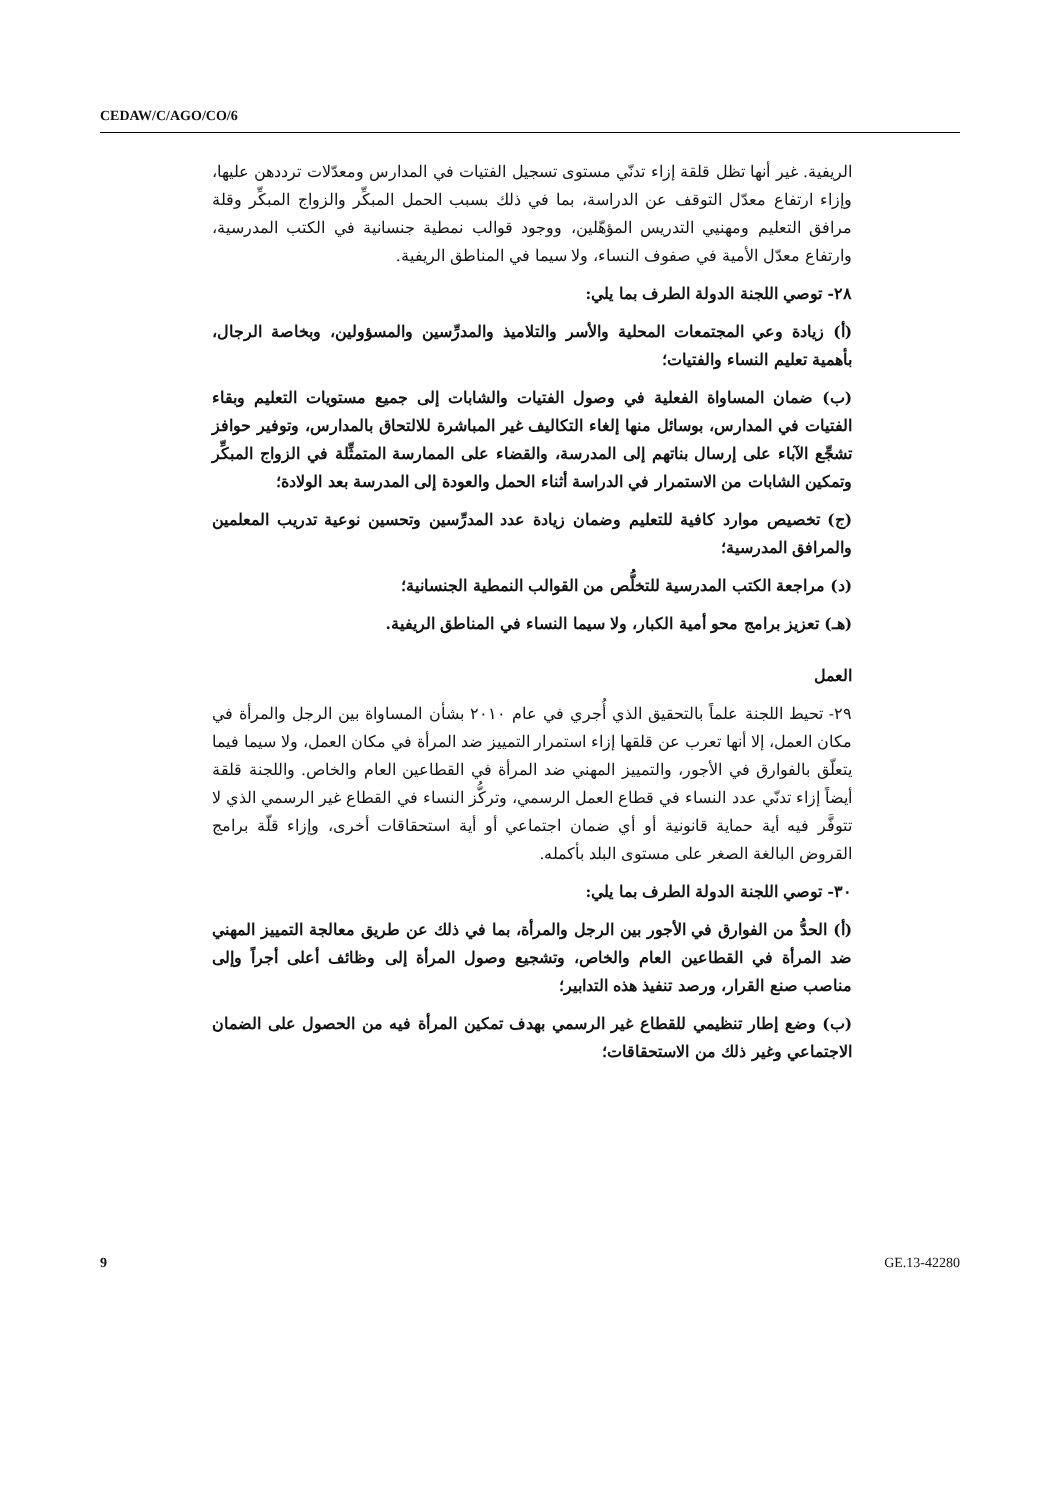CEDAW/C/AGO/CO/6
الريفية. غير أنها تظل قلقة إزاء تدنّي مستوى تسجيل الفتيات في المدارس ومعدّلات ترددهن عليها، وإزاء ارتفاع معدّل التوقف عن الدراسة، بما في ذلك بسبب الحمل المبكِّر والزواج المبكِّر وقلة مرافق التعليم ومهنيي التدريس المؤهّلين، ووجود قوالب نمطية جنسانية في الكتب المدرسية، وارتفاع معدّل الأمية في صفوف النساء، ولا سيما في المناطق الريفية.
٢٨- توصي اللجنة الدولة الطرف بما يلي:
(أ) زيادة وعي المجتمعات المحلية والأسر والتلاميذ والمدرِّسين والمسؤولين، وبخاصة الرجال، بأهمية تعليم النساء والفتيات؛
(ب) ضمان المساواة الفعلية في وصول الفتيات والشابات إلى جميع مستويات التعليم وبقاء الفتيات في المدارس، بوسائل منها إلغاء التكاليف غير المباشرة للالتحاق بالمدارس، وتوفير حوافز تشجِّع الآباء على إرسال بناتهم إلى المدرسة، والقضاء على الممارسة المتمثِّلة في الزواج المبكِّر وتمكين الشابات من الاستمرار في الدراسة أثناء الحمل والعودة إلى المدرسة بعد الولادة؛
(ج) تخصيص موارد كافية للتعليم وضمان زيادة عدد المدرِّسين وتحسين نوعية تدريب المعلمين والمرافق المدرسية؛
(د) مراجعة الكتب المدرسية للتخلُّص من القوالب النمطية الجنسانية؛
(هـ) تعزيز برامج محو أمية الكبار، ولا سيما النساء في المناطق الريفية.
العمل
٢٩- تحيط اللجنة علماً بالتحقيق الذي أُجري في عام ٢٠١٠ بشأن المساواة بين الرجل والمرأة في مكان العمل، إلا أنها تعرب عن قلقها إزاء استمرار التمييز ضد المرأة في مكان العمل، ولا سيما فيما يتعلّق بالفوارق في الأجور، والتمييز المهني ضد المرأة في القطاعين العام والخاص. واللجنة قلقة أيضاً إزاء تدنّي عدد النساء في قطاع العمل الرسمي، وتركُّز النساء في القطاع غير الرسمي الذي لا تتوفَّر فيه أية حماية قانونية أو أي ضمان اجتماعي أو أية استحقاقات أخرى، وإزاء قلّة برامج القروض البالغة الصغر على مستوى البلد بأكمله.
٣٠- توصي اللجنة الدولة الطرف بما يلي:
(أ) الحدُّ من الفوارق في الأجور بين الرجل والمرأة، بما في ذلك عن طريق معالجة التمييز المهني ضد المرأة في القطاعين العام والخاص، وتشجيع وصول المرأة إلى وظائف أعلى أجراً وإلى مناصب صنع القرار، ورصد تنفيذ هذه التدابير؛
(ب) وضع إطار تنظيمي للقطاع غير الرسمي بهدف تمكين المرأة فيه من الحصول على الضمان الاجتماعي وغير ذلك من الاستحقاقات؛
9 GE.13-42280